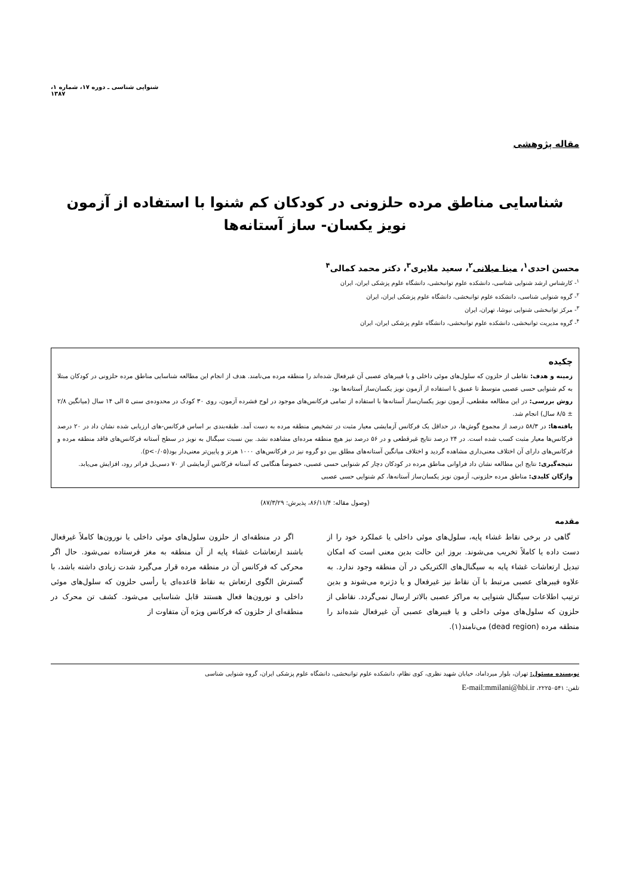شنوایی شناسی ـ دوره ۱۷، شماره ۱، ۱۳۸۷
مقاله پژوهشی
شناسایی مناطق مرده حلزونی در کودکان کم شنوا با استفاده از آزمون نویز یکسان- ساز آستانه‌ها
محسن احدی<sup>۱</sup>، مینا میلانی<sup>۲</sup>، سعید ملایری<sup>۳</sup>، دکتر محمد کمالی<sup>۴</sup>
<sup>۱</sup>- کارشناس ارشد شنوایی شناسی، دانشکده علوم توانبخشی، دانشگاه علوم پزشکی ایران، ایران
<sup>۲</sup>- گروه شنوایی شناسی، دانشکده علوم توانبخشی، دانشگاه علوم پزشکی ایران، ایران
<sup>۳</sup>- مرکز توانبخشی شنوایی نیوشا، تهران، ایران
<sup>۴</sup>- گروه مدیریت توانبخشی، دانشکده علوم توانبخشی، دانشگاه علوم پزشکی ایران، ایران
چکیده
زمینه و هدف: نقاطی از حلزون که سلول‌های موئی داخلی و یا فیبرهای عصبی آن غیرفعال شده‌اند را منطقه مرده می‌نامند. هدف از انجام این مطالعه شناسایی مناطق مرده حلزونی در کودکان مبتلا به کم شنوایی حسی عصبی متوسط تا عمیق با استفاده از آزمون نویز یکسان‌ساز آستانه‌ها بود.
روش بررسی: در این مطالعه مقطعی، آزمون نویز یکسان‌ساز آستانه‌ها با استفاده از تمامی فرکانس‌های موجود در لوح فشرده آزمون، روی ۳۰ کودک در محدوده‌ی سنی ۵ الی ۱۴ سال (میانگین ۲/۸ ± ۸/۵ سال) انجام شد.
یافته‌ها: در ۵۸/۳ درصد از مجموع گوش‌ها، در حداقل یک فرکانس آزمایشی معیار مثبت در تشخیص منطقه مرده به دست آمد. طبقه‌بندی بر اساس فرکانس-های ارزیابی شده نشان داد در ۲۰ درصد فرکانس‌ها معیار مثبت کسب شده است. در ۲۴ درصد نتایج غیرقطعی و در ۵۶ درصد نیز هیچ منطقه مرده‌ای مشاهده نشد. بین نسبت سیگنال به نویز در سطح آستانه فرکانس‌های فاقد منطقه مرده و فرکانس‌های دارای آن اختلاف معنی‌داری مشاهده گردید و اختلاف میانگین آستانه‌های مطلق بین دو گروه نیز در فرکانس‌های ۱۰۰۰ هرتز و پایین‌تر معنی‌دار بود(p<۰/۰۵).
نتیجه‌گیری: نتایج این مطالعه نشان داد فراوانی مناطق مرده در کودکان دچار کم شنوایی حسی عصبی، خصوصاً هنگامی که آستانه فرکانس آزمایشی از ۷۰ دسی‌بل فراتر رود، افزایش می‌یابد.
واژگان کلیدی: مناطق مرده حلزونی، آزمون نویز یکسان‌ساز آستانه‌ها، کم شنوایی حسی عصبی
(وصول مقاله: ۸۶/۱۱/۴، پذیرش: ۸۷/۳/۲۹)
مقدمه
گاهی در برخی نقاط غشاء پایه، سلول‌های موئی داخلی یا عملکرد خود را از دست داده یا کاملاً تخریب می‌شوند. بروز این حالت بدین معنی است که امکان تبدیل ارتعاشات غشاء پایه به سیگنال‌های الکتریکی در آن منطقه وجود ندارد. به علاوه فیبرهای عصبی مرتبط با آن نقاط نیز غیرفعال و یا دژنره می‌شوند و بدین ترتیب اطلاعات سیگنال شنوایی به مراکز عصبی بالاتر ارسال نمی‌گردد. نقاطی از حلزون که سلول‌های موئی داخلی و یا فیبرهای عصبی آن غیرفعال شده‌اند را منطقه مرده (dead region) می‌نامند(۱).
اگر در منطقه‌ای از حلزون سلول‌های موئی داخلی یا نورون‌ها کاملاً غیرفعال باشند ارتعاشات غشاء پایه از آن منطقه به مغز فرستاده نمی‌شود. حال اگر محرکی که فرکانس آن در منطقه مرده قرار می‌گیرد شدت زیادی داشته باشد، با گسترش الگوی ارتعاش به نقاط قاعده‌ای یا رأسی حلزون که سلول‌های موئی داخلی و نورون‌ها فعال هستند قابل شناسایی می‌شود. کشف تن محرک در منطقه‌ای از حلزون که فرکانس ویژه آن متفاوت از
نویسنده مسئول: تهران، بلوار میرداماد، خیابان شهید نظری، کوی نظام، دانشکده علوم توانبخشی، دانشگاه علوم پزشکی ایران، گروه شنوایی شناسی
تلفن: ۲۲۲۵۰۵۴۱، E-mail:mmilani@hbi.ir